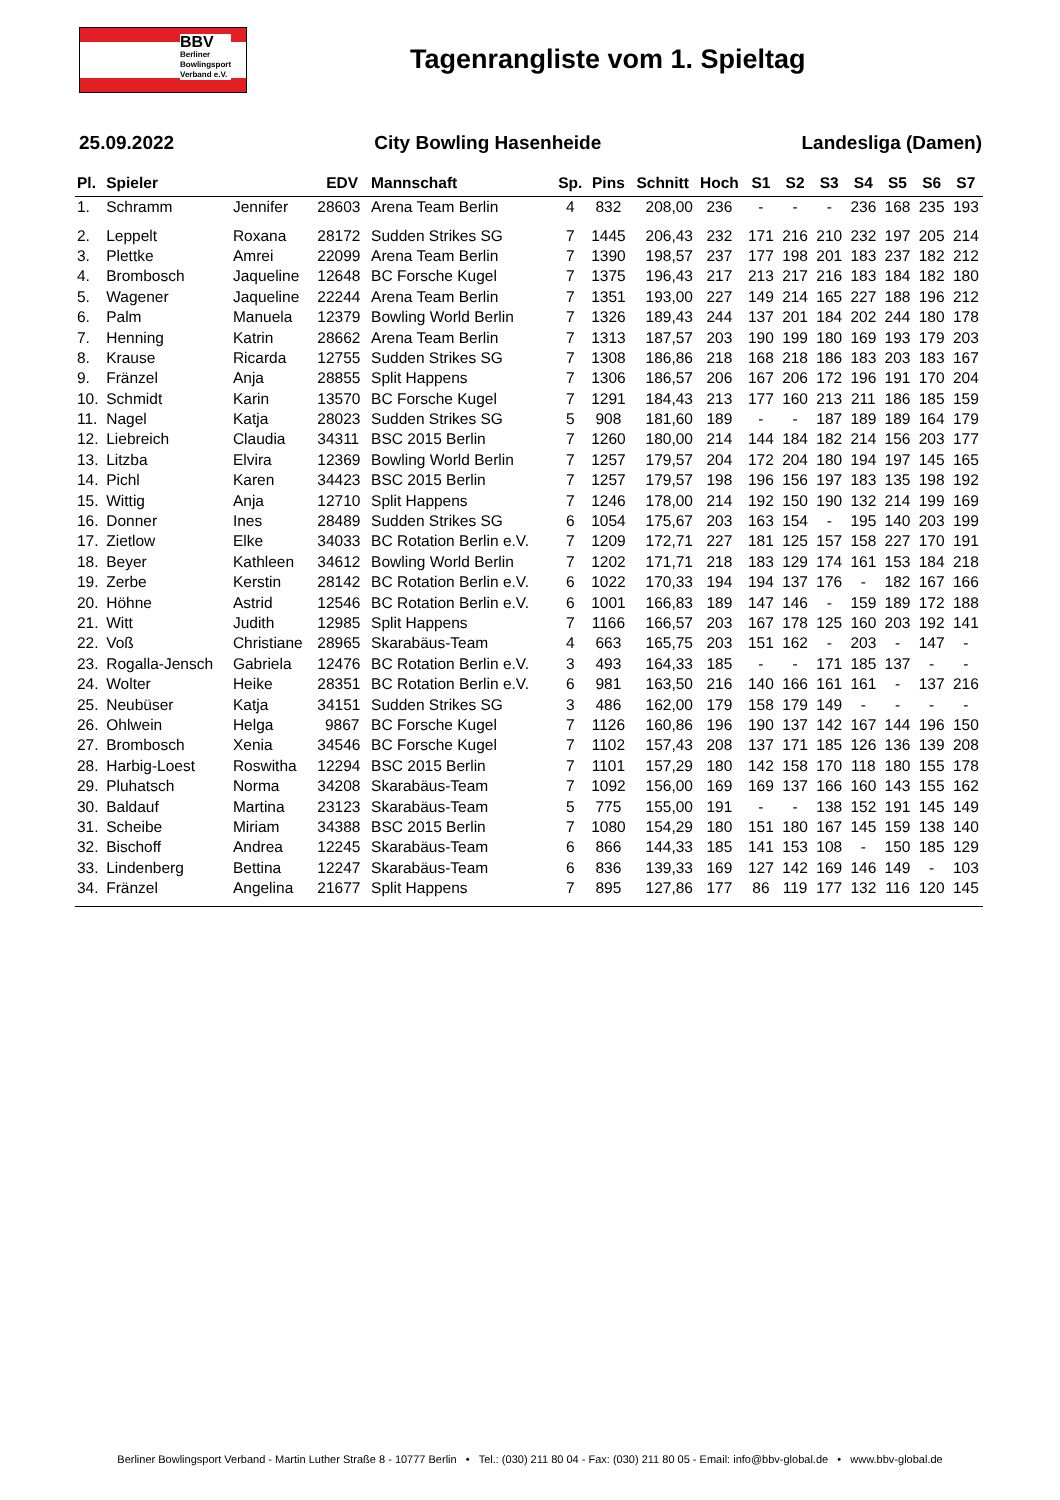BBV
Berliner
Bowlingsport
Verband e.V.
Tagenrangliste vom 1. Spieltag
25.09.2022 City Bowling Hasenheide Landesliga (Damen)
| Pl. | Spieler | | EDV | Mannschaft | Sp. | Pins | Schnitt | Hoch | S1 | S2 | S3 | S4 | S5 | S6 | S7 |
| --- | --- | --- | --- | --- | --- | --- | --- | --- | --- | --- | --- | --- | --- | --- | --- |
| 1. | Schramm | Jennifer | 28603 | Arena Team Berlin | 4 | 832 | 208,00 | 236 | - | - | - | 236 | 168 | 235 | 193 |
| 2. | Leppelt | Roxana | 28172 | Sudden Strikes SG | 7 | 1445 | 206,43 | 232 | 171 | 216 | 210 | 232 | 197 | 205 | 214 |
| 3. | Plettke | Amrei | 22099 | Arena Team Berlin | 7 | 1390 | 198,57 | 237 | 177 | 198 | 201 | 183 | 237 | 182 | 212 |
| 4. | Brombosch | Jaqueline | 12648 | BC Forsche Kugel | 7 | 1375 | 196,43 | 217 | 213 | 217 | 216 | 183 | 184 | 182 | 180 |
| 5. | Wagener | Jaqueline | 22244 | Arena Team Berlin | 7 | 1351 | 193,00 | 227 | 149 | 214 | 165 | 227 | 188 | 196 | 212 |
| 6. | Palm | Manuela | 12379 | Bowling World Berlin | 7 | 1326 | 189,43 | 244 | 137 | 201 | 184 | 202 | 244 | 180 | 178 |
| 7. | Henning | Katrin | 28662 | Arena Team Berlin | 7 | 1313 | 187,57 | 203 | 190 | 199 | 180 | 169 | 193 | 179 | 203 |
| 8. | Krause | Ricarda | 12755 | Sudden Strikes SG | 7 | 1308 | 186,86 | 218 | 168 | 218 | 186 | 183 | 203 | 183 | 167 |
| 9. | Fränzel | Anja | 28855 | Split Happens | 7 | 1306 | 186,57 | 206 | 167 | 206 | 172 | 196 | 191 | 170 | 204 |
| 10. | Schmidt | Karin | 13570 | BC Forsche Kugel | 7 | 1291 | 184,43 | 213 | 177 | 160 | 213 | 211 | 186 | 185 | 159 |
| 11. | Nagel | Katja | 28023 | Sudden Strikes SG | 5 | 908 | 181,60 | 189 | - | - | 187 | 189 | 189 | 164 | 179 |
| 12. | Liebreich | Claudia | 34311 | BSC 2015 Berlin | 7 | 1260 | 180,00 | 214 | 144 | 184 | 182 | 214 | 156 | 203 | 177 |
| 13. | Litzba | Elvira | 12369 | Bowling World Berlin | 7 | 1257 | 179,57 | 204 | 172 | 204 | 180 | 194 | 197 | 145 | 165 |
| 14. | Pichl | Karen | 34423 | BSC 2015 Berlin | 7 | 1257 | 179,57 | 198 | 196 | 156 | 197 | 183 | 135 | 198 | 192 |
| 15. | Wittig | Anja | 12710 | Split Happens | 7 | 1246 | 178,00 | 214 | 192 | 150 | 190 | 132 | 214 | 199 | 169 |
| 16. | Donner | Ines | 28489 | Sudden Strikes SG | 6 | 1054 | 175,67 | 203 | 163 | 154 | - | 195 | 140 | 203 | 199 |
| 17. | Zietlow | Elke | 34033 | BC Rotation Berlin e.V. | 7 | 1209 | 172,71 | 227 | 181 | 125 | 157 | 158 | 227 | 170 | 191 |
| 18. | Beyer | Kathleen | 34612 | Bowling World Berlin | 7 | 1202 | 171,71 | 218 | 183 | 129 | 174 | 161 | 153 | 184 | 218 |
| 19. | Zerbe | Kerstin | 28142 | BC Rotation Berlin e.V. | 6 | 1022 | 170,33 | 194 | 194 | 137 | 176 | - | 182 | 167 | 166 |
| 20. | Höhne | Astrid | 12546 | BC Rotation Berlin e.V. | 6 | 1001 | 166,83 | 189 | 147 | 146 | - | 159 | 189 | 172 | 188 |
| 21. | Witt | Judith | 12985 | Split Happens | 7 | 1166 | 166,57 | 203 | 167 | 178 | 125 | 160 | 203 | 192 | 141 |
| 22. | Voß | Christiane | 28965 | Skarabäus-Team | 4 | 663 | 165,75 | 203 | 151 | 162 | - | 203 | - | 147 | - |
| 23. | Rogalla-Jensch | Gabriela | 12476 | BC Rotation Berlin e.V. | 3 | 493 | 164,33 | 185 | - | - | 171 | 185 | 137 | - | - |
| 24. | Wolter | Heike | 28351 | BC Rotation Berlin e.V. | 6 | 981 | 163,50 | 216 | 140 | 166 | 161 | 161 | - | 137 | 216 |
| 25. | Neubüser | Katja | 34151 | Sudden Strikes SG | 3 | 486 | 162,00 | 179 | 158 | 179 | 149 | - | - | - | - |
| 26. | Ohlwein | Helga | 9867 | BC Forsche Kugel | 7 | 1126 | 160,86 | 196 | 190 | 137 | 142 | 167 | 144 | 196 | 150 |
| 27. | Brombosch | Xenia | 34546 | BC Forsche Kugel | 7 | 1102 | 157,43 | 208 | 137 | 171 | 185 | 126 | 136 | 139 | 208 |
| 28. | Harbig-Loest | Roswitha | 12294 | BSC 2015 Berlin | 7 | 1101 | 157,29 | 180 | 142 | 158 | 170 | 118 | 180 | 155 | 178 |
| 29. | Pluhatsch | Norma | 34208 | Skarabäus-Team | 7 | 1092 | 156,00 | 169 | 169 | 137 | 166 | 160 | 143 | 155 | 162 |
| 30. | Baldauf | Martina | 23123 | Skarabäus-Team | 5 | 775 | 155,00 | 191 | - | - | 138 | 152 | 191 | 145 | 149 |
| 31. | Scheibe | Miriam | 34388 | BSC 2015 Berlin | 7 | 1080 | 154,29 | 180 | 151 | 180 | 167 | 145 | 159 | 138 | 140 |
| 32. | Bischoff | Andrea | 12245 | Skarabäus-Team | 6 | 866 | 144,33 | 185 | 141 | 153 | 108 | - | 150 | 185 | 129 |
| 33. | Lindenberg | Bettina | 12247 | Skarabäus-Team | 6 | 836 | 139,33 | 169 | 127 | 142 | 169 | 146 | 149 | - | 103 |
| 34. | Fränzel | Angelina | 21677 | Split Happens | 7 | 895 | 127,86 | 177 | 86 | 119 | 177 | 132 | 116 | 120 | 145 |
Berliner Bowlingsport Verband - Martin Luther Straße 8 - 10777 Berlin • Tel.: (030) 211 80 04 - Fax: (030) 211 80 05 - Email: info@bbv-global.de • www.bbv-global.de